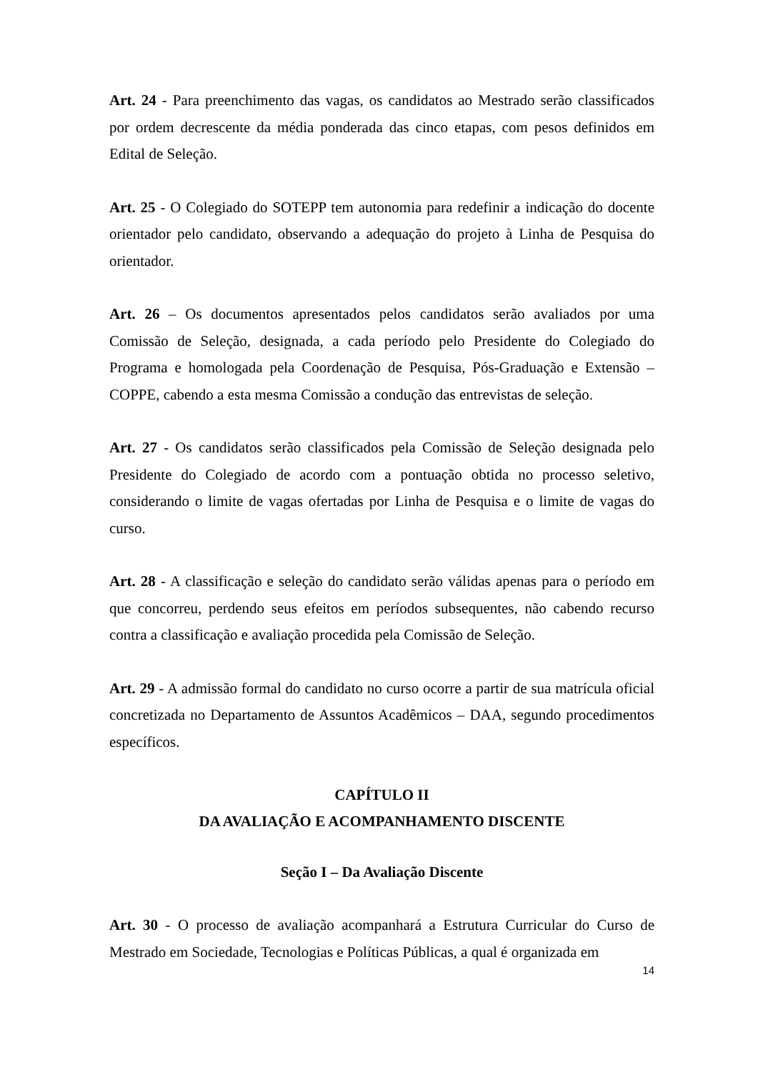Art. 24 - Para preenchimento das vagas, os candidatos ao Mestrado serão classificados por ordem decrescente da média ponderada das cinco etapas, com pesos definidos em Edital de Seleção.
Art. 25 - O Colegiado do SOTEPP tem autonomia para redefinir a indicação do docente orientador pelo candidato, observando a adequação do projeto à Linha de Pesquisa do orientador.
Art. 26 – Os documentos apresentados pelos candidatos serão avaliados por uma Comissão de Seleção, designada, a cada período pelo Presidente do Colegiado do Programa e homologada pela Coordenação de Pesquisa, Pós-Graduação e Extensão – COPPE, cabendo a esta mesma Comissão a condução das entrevistas de seleção.
Art. 27 - Os candidatos serão classificados pela Comissão de Seleção designada pelo Presidente do Colegiado de acordo com a pontuação obtida no processo seletivo, considerando o limite de vagas ofertadas por Linha de Pesquisa e o limite de vagas do curso.
Art. 28 - A classificação e seleção do candidato serão válidas apenas para o período em que concorreu, perdendo seus efeitos em períodos subsequentes, não cabendo recurso contra a classificação e avaliação procedida pela Comissão de Seleção.
Art. 29 - A admissão formal do candidato no curso ocorre a partir de sua matrícula oficial concretizada no Departamento de Assuntos Acadêmicos – DAA, segundo procedimentos específicos.
CAPÍTULO II
DA AVALIAÇÃO E ACOMPANHAMENTO DISCENTE
Seção I – Da Avaliação Discente
Art. 30 - O processo de avaliação acompanhará a Estrutura Curricular do Curso de Mestrado em Sociedade, Tecnologias e Políticas Públicas, a qual é organizada em
14